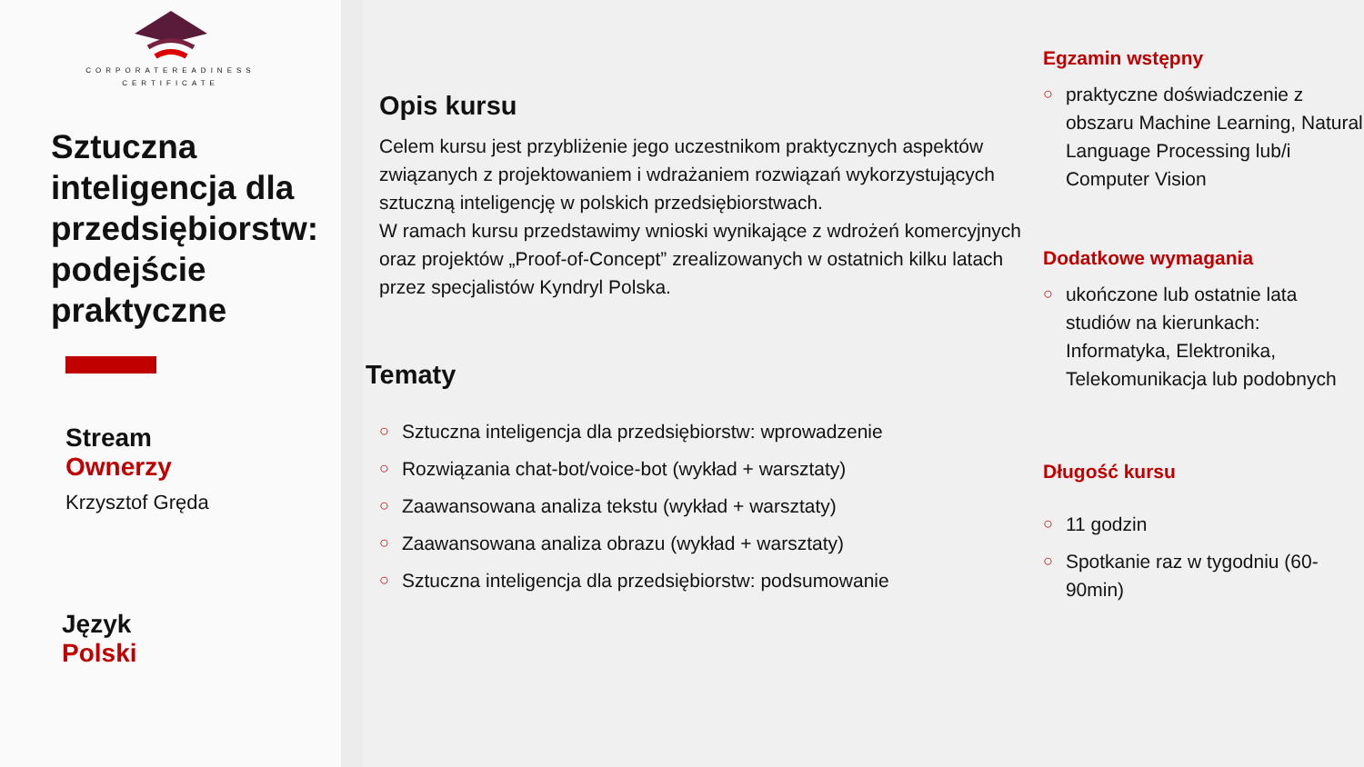CORPORATEREADINESS
CERTIFICATE
Sztuczna inteligencja dla przedsiębiorstw: podejście praktyczne
Stream
Ownerzy
Krzysztof Gręda
Język
Polski
Opis kursu
Celem kursu jest przybliżenie jego uczestnikom praktycznych aspektów związanych z projektowaniem i wdrażaniem rozwiązań wykorzystujących sztuczną inteligencję w polskich przedsiębiorstwach.
W ramach kursu przedstawimy wnioski wynikające z wdrożeń komercyjnych oraz projektów „Proof-of-Concept” zrealizowanych w ostatnich kilku latach przez specjalistów Kyndryl Polska.
Tematy
○ Sztuczna inteligencja dla przedsiębiorstw: wprowadzenie
○ Rozwiązania chat-bot/voice-bot (wykład + warsztaty)
○ Zaawansowana analiza tekstu (wykład + warsztaty)
○ Zaawansowana analiza obrazu (wykład + warsztaty)
○ Sztuczna inteligencja dla przedsiębiorstw: podsumowanie
Egzamin wstępny
○ praktyczne doświadczenie z obszaru Machine Learning, Natural Language Processing lub/i Computer Vision
Dodatkowe wymagania
○ ukończone lub ostatnie lata studiów na kierunkach: Informatyka, Elektronika, Telekomunikacja lub podobnych
Długość kursu
○ 11 godzin
○ Spotkanie raz w tygodniu (60-90min)